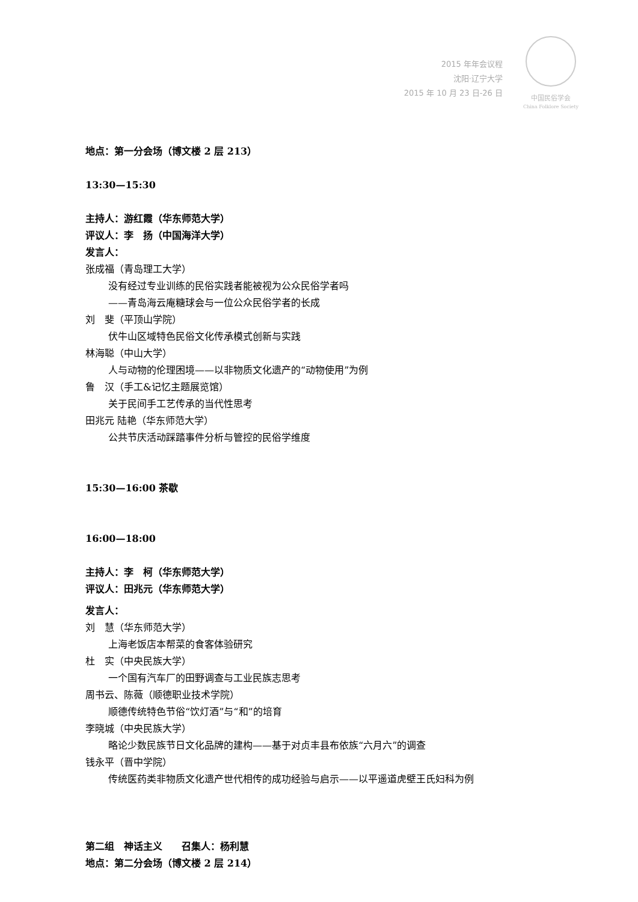2015 年年会议程
沈阳·辽宁大学
2015 年 10 月 23 日-26 日
中国民俗学会
China Folklore Society
地点：第一分会场（博文楼 2 层 213）
13:30—15:30
主持人：游红霞（华东师范大学）
评议人：李　扬（中国海洋大学）
发言人：
张成福（青岛理工大学）
没有经过专业训练的民俗实践者能被视为公众民俗学者吗
——青岛海云庵糖球会与一位公众民俗学者的长成
刘　斐（平顶山学院）
伏牛山区域特色民俗文化传承模式创新与实践
林海聪（中山大学）
人与动物的伦理困境——以非物质文化遗产的“动物使用”为例
鲁　汉（手工&记忆主题展览馆）
关于民间手工艺传承的当代性思考
田兆元 陆艳（华东师范大学）
公共节庆活动踩踏事件分析与管控的民俗学维度
15:30—16:00 茶歇
16:00—18:00
主持人：李　柯（华东师范大学）
评议人：田兆元（华东师范大学）
发言人：
刘　慧（华东师范大学）
上海老饭店本帮菜的食客体验研究
杜　实（中央民族大学）
一个国有汽车厂的田野调查与工业民族志思考
周书云、陈薇（顺德职业技术学院）
顺德传统特色节俗“饮灯酒”与“和”的培育
李晓城（中央民族大学）
略论少数民族节日文化品牌的建构——基于对贞丰县布依族“六月六”的调查
钱永平（晋中学院）
传统医药类非物质文化遗产世代相传的成功经验与启示——以平遥道虎壁王氏妇科为例
第二组　神话主义　　召集人：杨利慧
地点：第二分会场（博文楼 2 层 214）